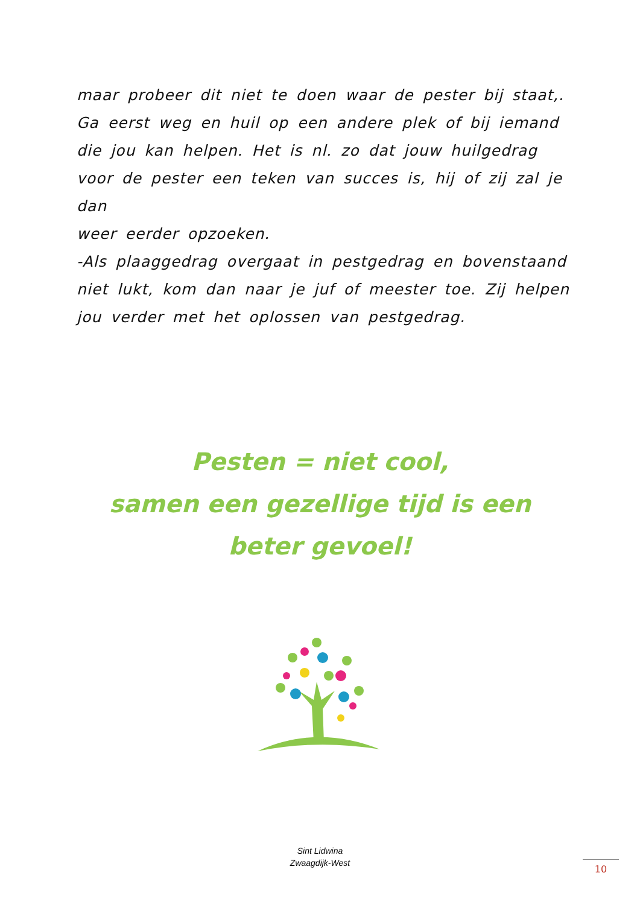maar probeer dit niet te doen waar de pester bij staat,.
Ga eerst weg en huil op een andere plek of bij iemand die jou kan helpen. Het is nl. zo dat jouw huilgedrag voor de pester een teken van succes is, hij of zij zal je dan
weer eerder opzoeken.
-Als plaaggedrag overgaat in pestgedrag en bovenstaand niet lukt, kom dan naar je juf of meester toe. Zij helpen jou verder met het oplossen van pestgedrag.
Pesten = niet cool,
samen een gezellige tijd is een
beter gevoel!
Sint Lidwina
Zwaagdijk-West
10